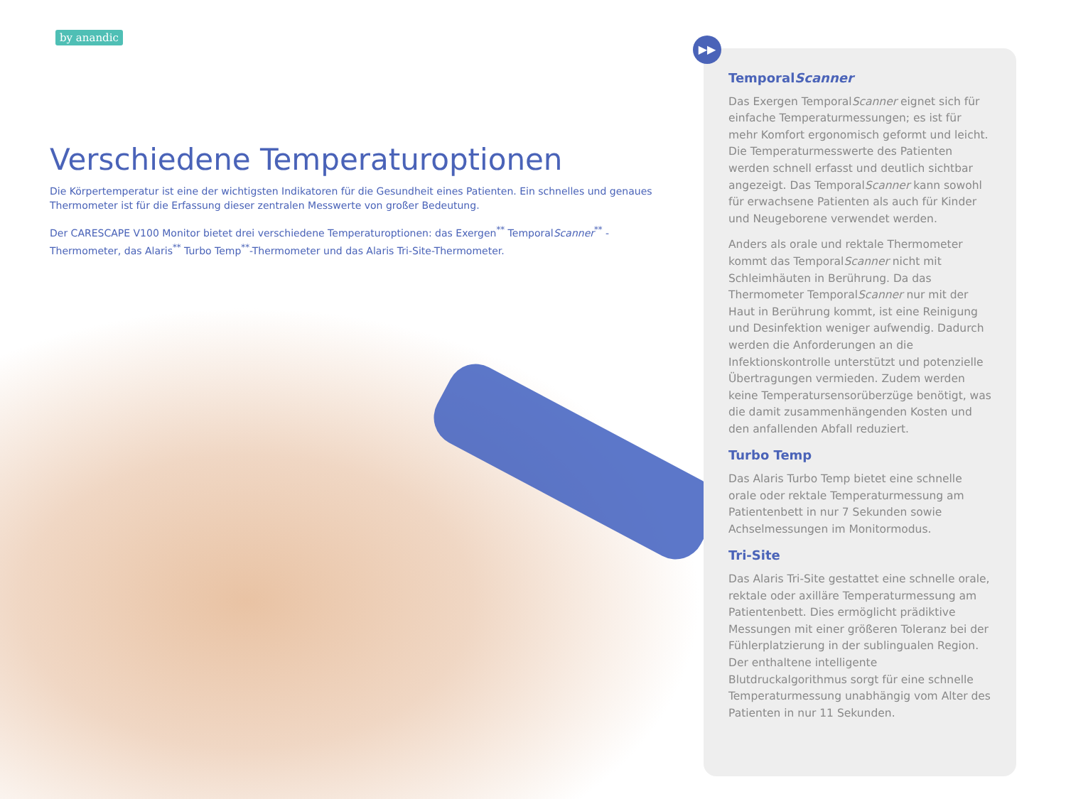by anandic
Verschiedene Temperaturoptionen
Die Körpertemperatur ist eine der wichtigsten Indikatoren für die Gesundheit eines Patienten. Ein schnelles und genaues Thermometer ist für die Erfassung dieser zentralen Messwerte von großer Bedeutung.
Der CARESCAPE V100 Monitor bietet drei verschiedene Temperaturoptionen: das Exergen<sup>**</sup> TemporalScanner<sup>**</sup> -Thermometer, das Alaris<sup>**</sup> Turbo Temp<sup>**</sup>-Thermometer und das Alaris Tri-Site-Thermometer.
TemporalScanner
Das Exergen TemporalScanner eignet sich für einfache Temperaturmessungen; es ist für mehr Komfort ergonomisch geformt und leicht. Die Temperaturmesswerte des Patienten werden schnell erfasst und deutlich sichtbar angezeigt. Das TemporalScanner kann sowohl für erwachsene Patienten als auch für Kinder und Neugeborene verwendet werden.
Anders als orale und rektale Thermometer kommt das TemporalScanner nicht mit Schleimhäuten in Berührung. Da das Thermometer TemporalScanner nur mit der Haut in Berührung kommt, ist eine Reinigung und Desinfektion weniger aufwendig. Dadurch werden die Anforderungen an die Infektionskontrolle unterstützt und potenzielle Übertragungen vermieden. Zudem werden keine Temperatursensorüberzüge benötigt, was die damit zusammenhängenden Kosten und den anfallenden Abfall reduziert.
Turbo Temp
Das Alaris Turbo Temp bietet eine schnelle orale oder rektale Temperaturmessung am Patientenbett in nur 7 Sekunden sowie Achselmessungen im Monitormodus.
Tri-Site
Das Alaris Tri-Site gestattet eine schnelle orale, rektale oder axilläre Temperaturmessung am Patientenbett. Dies ermöglicht prädiktive Messungen mit einer größeren Toleranz bei der Fühlerplatzierung in der sublingualen Region. Der enthaltene intelligente Blutdruckalgorithmus sorgt für eine schnelle Temperaturmessung unabhängig vom Alter des Patienten in nur 11 Sekunden.
▶▶